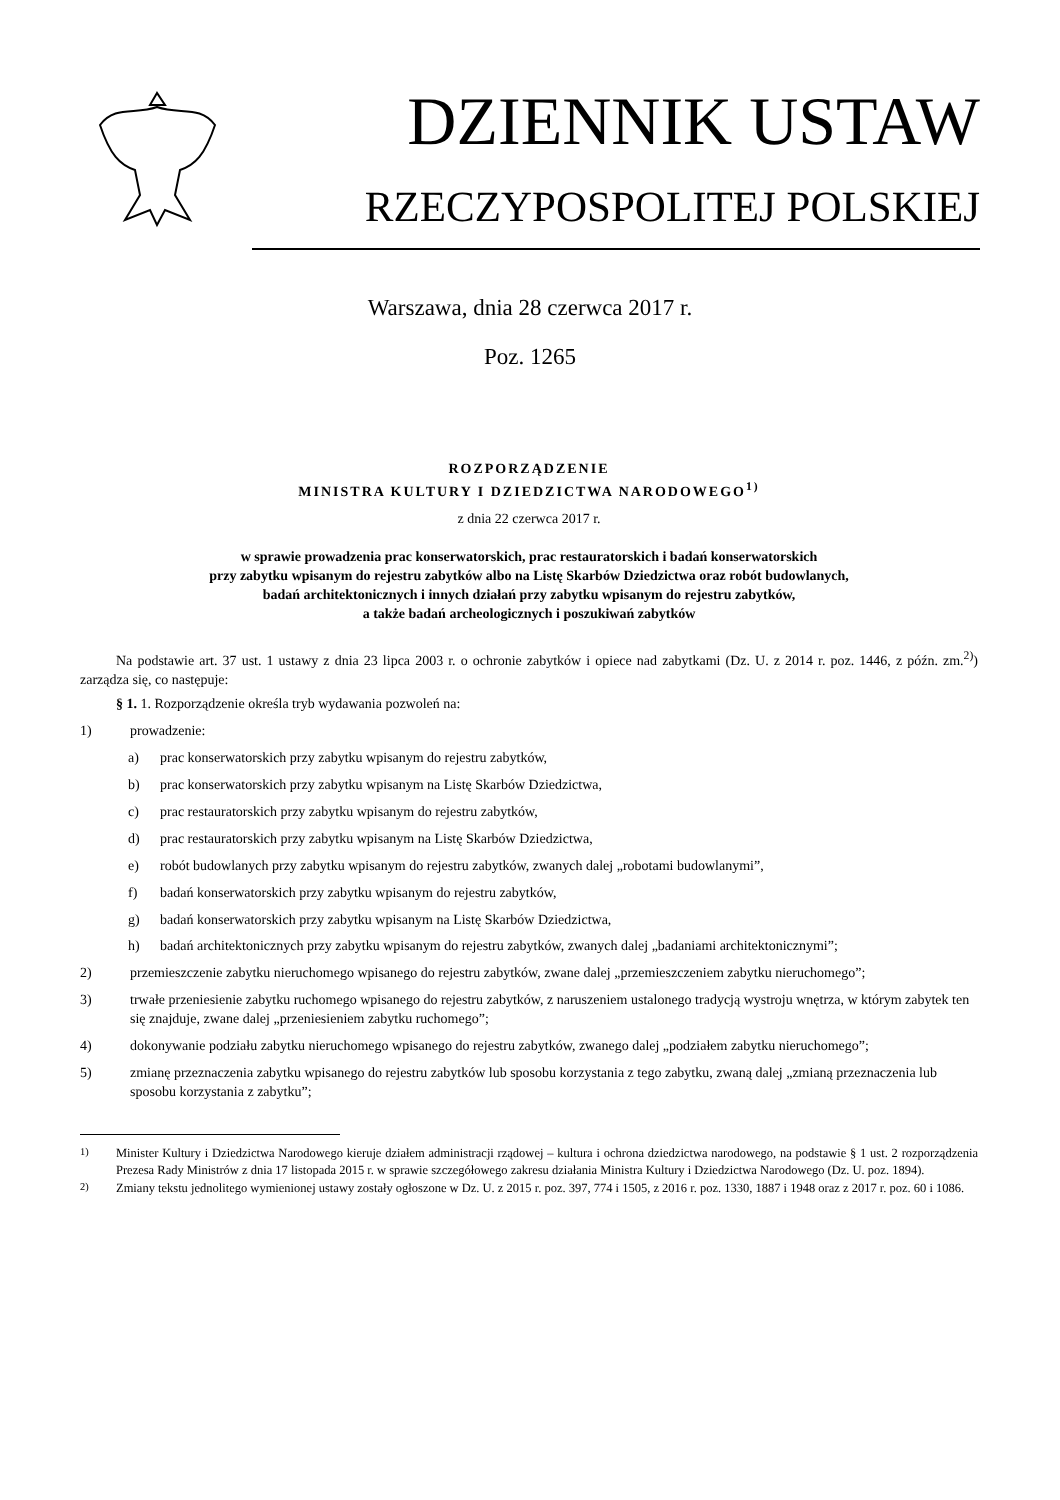DZIENNIK USTAW
RZECZYPOSPOLITEJ POLSKIEJ
Warszawa, dnia 28 czerwca 2017 r.
Poz. 1265
ROZPORZĄDZENIE
MINISTRA KULTURY I DZIEDZICTWA NARODOWEGO<sup>1)</sup>
z dnia 22 czerwca 2017 r.
w sprawie prowadzenia prac konserwatorskich, prac restauratorskich i badań konserwatorskich
przy zabytku wpisanym do rejestru zabytków albo na Listę Skarbów Dziedzictwa oraz robót budowlanych,
badań architektonicznych i innych działań przy zabytku wpisanym do rejestru zabytków,
a także badań archeologicznych i poszukiwań zabytków
Na podstawie art. 37 ust. 1 ustawy z dnia 23 lipca 2003 r. o ochronie zabytków i opiece nad zabytkami (Dz. U. z 2014 r. poz. 1446, z późn. zm.<sup>2)</sup>) zarządza się, co następuje:
§ 1. 1. Rozporządzenie określa tryb wydawania pozwoleń na:
1) prowadzenie:
a) prac konserwatorskich przy zabytku wpisanym do rejestru zabytków,
b) prac konserwatorskich przy zabytku wpisanym na Listę Skarbów Dziedzictwa,
c) prac restauratorskich przy zabytku wpisanym do rejestru zabytków,
d) prac restauratorskich przy zabytku wpisanym na Listę Skarbów Dziedzictwa,
e) robót budowlanych przy zabytku wpisanym do rejestru zabytków, zwanych dalej „robotami budowlanymi”,
f) badań konserwatorskich przy zabytku wpisanym do rejestru zabytków,
g) badań konserwatorskich przy zabytku wpisanym na Listę Skarbów Dziedzictwa,
h) badań architektonicznych przy zabytku wpisanym do rejestru zabytków, zwanych dalej „badaniami architektonicznymi”;
2) przemieszczenie zabytku nieruchomego wpisanego do rejestru zabytków, zwane dalej „przemieszczeniem zabytku nieruchomego”;
3) trwałe przeniesienie zabytku ruchomego wpisanego do rejestru zabytków, z naruszeniem ustalonego tradycją wystroju wnętrza, w którym zabytek ten się znajduje, zwane dalej „przeniesieniem zabytku ruchomego”;
4) dokonywanie podziału zabytku nieruchomego wpisanego do rejestru zabytków, zwanego dalej „podziałem zabytku nieruchomego”;
5) zmianę przeznaczenia zabytku wpisanego do rejestru zabytków lub sposobu korzystania z tego zabytku, zwaną dalej „zmianą przeznaczenia lub sposobu korzystania z zabytku”;
<sup>1)</sup> Minister Kultury i Dziedzictwa Narodowego kieruje działem administracji rządowej – kultura i ochrona dziedzictwa narodowego, na podstawie § 1 ust. 2 rozporządzenia Prezesa Rady Ministrów z dnia 17 listopada 2015 r. w sprawie szczegółowego zakresu działania Ministra Kultury i Dziedzictwa Narodowego (Dz. U. poz. 1894).
<sup>2)</sup> Zmiany tekstu jednolitego wymienionej ustawy zostały ogłoszone w Dz. U. z 2015 r. poz. 397, 774 i 1505, z 2016 r. poz. 1330, 1887 i 1948 oraz z 2017 r. poz. 60 i 1086.